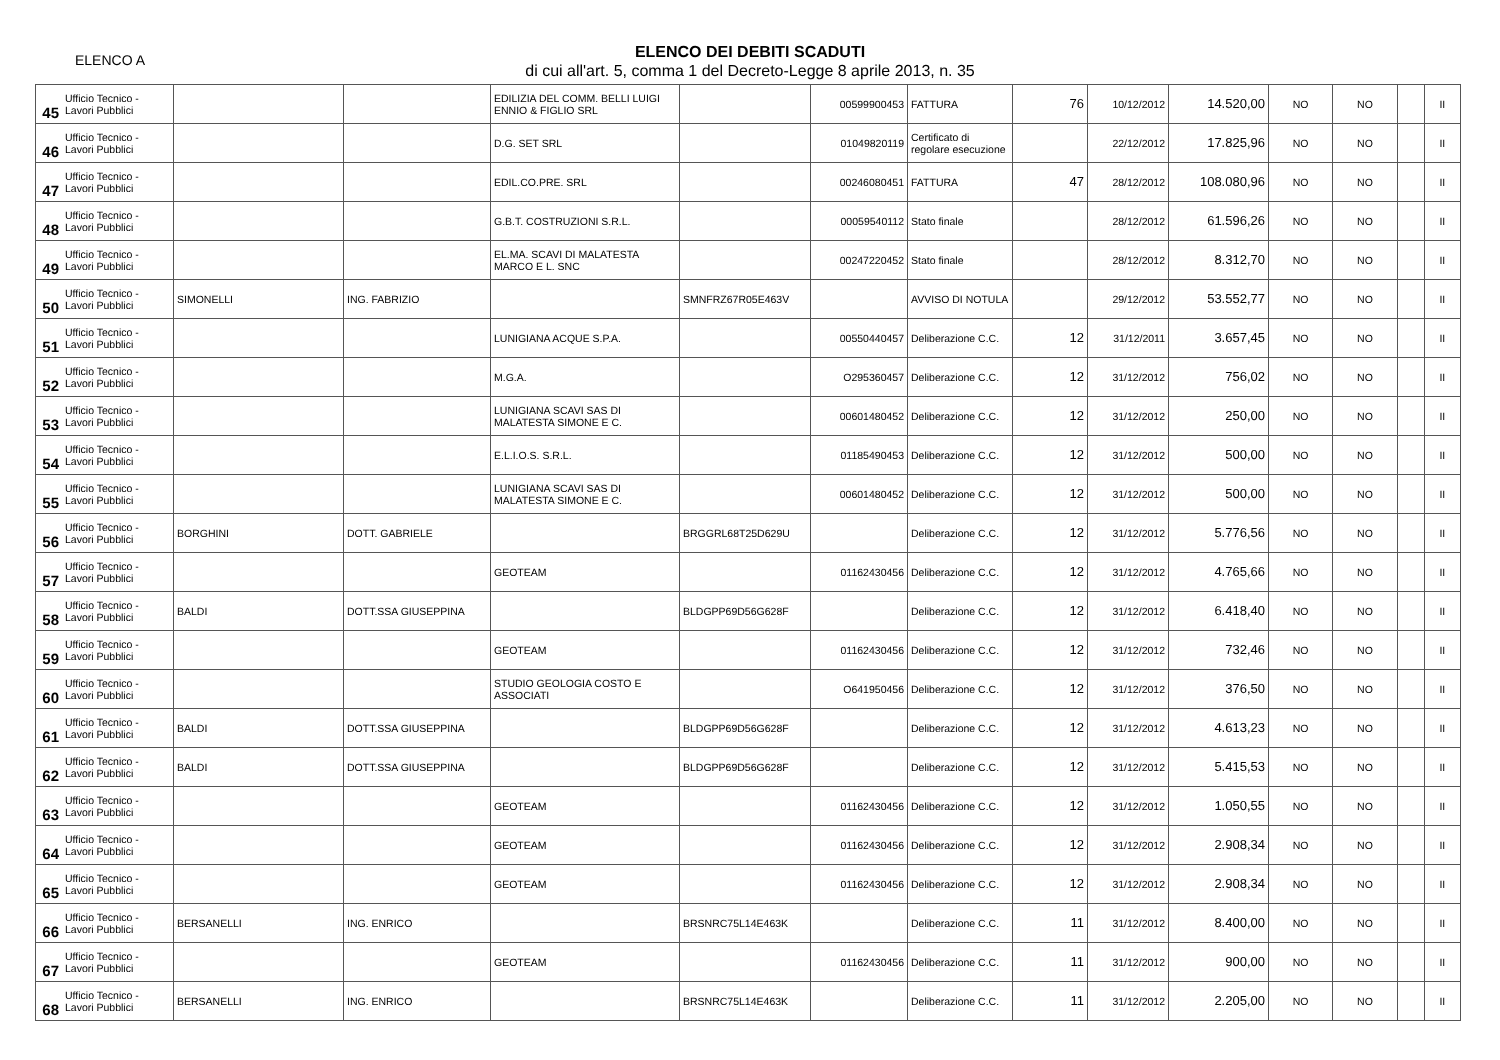ELENCO A
ELENCO DEI DEBITI SCADUTI
di cui all'art. 5, comma 1 del Decreto-Legge 8 aprile 2013, n. 35
| 45 | Ufficio Tecnico - Lavori Pubblici | | | EDILIZIA DEL COMM. BELLI LUIGI ENNIO & FIGLIO SRL | | 00599900453 | FATTURA | 76 | 10/12/2012 | 14.520,00 | NO | NO | | II |
| 46 | Ufficio Tecnico - Lavori Pubblici | | | D.G. SET SRL | | 01049820119 | Certificato di regolare esecuzione | | 22/12/2012 | 17.825,96 | NO | NO | | II |
| 47 | Ufficio Tecnico - Lavori Pubblici | | | EDIL.CO.PRE. SRL | | 00246080451 | FATTURA | 47 | 28/12/2012 | 108.080,96 | NO | NO | | II |
| 48 | Ufficio Tecnico - Lavori Pubblici | | | G.B.T. COSTRUZIONI S.R.L. | | 00059540112 | Stato finale | | 28/12/2012 | 61.596,26 | NO | NO | | II |
| 49 | Ufficio Tecnico - Lavori Pubblici | | | EL.MA. SCAVI DI MALATESTA MARCO E L. SNC | | 00247220452 | Stato finale | | 28/12/2012 | 8.312,70 | NO | NO | | II |
| 50 | Ufficio Tecnico - Lavori Pubblici | SIMONELLI | ING. FABRIZIO | | SMNFRZ67R05E463V | | AVVISO DI NOTULA | | 29/12/2012 | 53.552,77 | NO | NO | | II |
| 51 | Ufficio Tecnico - Lavori Pubblici | | | LUNIGIANA ACQUE S.P.A. | | 00550440457 | Deliberazione C.C. | 12 | 31/12/2011 | 3.657,45 | NO | NO | | II |
| 52 | Ufficio Tecnico - Lavori Pubblici | | | M.G.A. | | O295360457 | Deliberazione C.C. | 12 | 31/12/2012 | 756,02 | NO | NO | | II |
| 53 | Ufficio Tecnico - Lavori Pubblici | | | LUNIGIANA SCAVI SAS DI MALATESTA SIMONE E C. | | 00601480452 | Deliberazione C.C. | 12 | 31/12/2012 | 250,00 | NO | NO | | II |
| 54 | Ufficio Tecnico - Lavori Pubblici | | | E.L.I.O.S. S.R.L. | | 01185490453 | Deliberazione C.C. | 12 | 31/12/2012 | 500,00 | NO | NO | | II |
| 55 | Ufficio Tecnico - Lavori Pubblici | | | LUNIGIANA SCAVI SAS DI MALATESTA SIMONE E C. | | 00601480452 | Deliberazione C.C. | 12 | 31/12/2012 | 500,00 | NO | NO | | II |
| 56 | Ufficio Tecnico - Lavori Pubblici | BORGHINI | DOTT. GABRIELE | | BRGGRL68T25D629U | | Deliberazione C.C. | 12 | 31/12/2012 | 5.776,56 | NO | NO | | II |
| 57 | Ufficio Tecnico - Lavori Pubblici | | | GEOTEAM | | 01162430456 | Deliberazione C.C. | 12 | 31/12/2012 | 4.765,66 | NO | NO | | II |
| 58 | Ufficio Tecnico - Lavori Pubblici | BALDI | DOTT.SSA GIUSEPPINA | | BLDGPP69D56G628F | | Deliberazione C.C. | 12 | 31/12/2012 | 6.418,40 | NO | NO | | II |
| 59 | Ufficio Tecnico - Lavori Pubblici | | | GEOTEAM | | 01162430456 | Deliberazione C.C. | 12 | 31/12/2012 | 732,46 | NO | NO | | II |
| 60 | Ufficio Tecnico - Lavori Pubblici | | | STUDIO GEOLOGIA COSTO E ASSOCIATI | | O641950456 | Deliberazione C.C. | 12 | 31/12/2012 | 376,50 | NO | NO | | II |
| 61 | Ufficio Tecnico - Lavori Pubblici | BALDI | DOTT.SSA GIUSEPPINA | | BLDGPP69D56G628F | | Deliberazione C.C. | 12 | 31/12/2012 | 4.613,23 | NO | NO | | II |
| 62 | Ufficio Tecnico - Lavori Pubblici | BALDI | DOTT.SSA GIUSEPPINA | | BLDGPP69D56G628F | | Deliberazione C.C. | 12 | 31/12/2012 | 5.415,53 | NO | NO | | II |
| 63 | Ufficio Tecnico - Lavori Pubblici | | | GEOTEAM | | 01162430456 | Deliberazione C.C. | 12 | 31/12/2012 | 1.050,55 | NO | NO | | II |
| 64 | Ufficio Tecnico - Lavori Pubblici | | | GEOTEAM | | 01162430456 | Deliberazione C.C. | 12 | 31/12/2012 | 2.908,34 | NO | NO | | II |
| 65 | Ufficio Tecnico - Lavori Pubblici | | | GEOTEAM | | 01162430456 | Deliberazione C.C. | 12 | 31/12/2012 | 2.908,34 | NO | NO | | II |
| 66 | Ufficio Tecnico - Lavori Pubblici | BERSANELLI | ING. ENRICO | | BRSNRC75L14E463K | | Deliberazione C.C. | 11 | 31/12/2012 | 8.400,00 | NO | NO | | II |
| 67 | Ufficio Tecnico - Lavori Pubblici | | | GEOTEAM | | 01162430456 | Deliberazione C.C. | 11 | 31/12/2012 | 900,00 | NO | NO | | II |
| 68 | Ufficio Tecnico - Lavori Pubblici | BERSANELLI | ING. ENRICO | | BRSNRC75L14E463K | | Deliberazione C.C. | 11 | 31/12/2012 | 2.205,00 | NO | NO | | II |